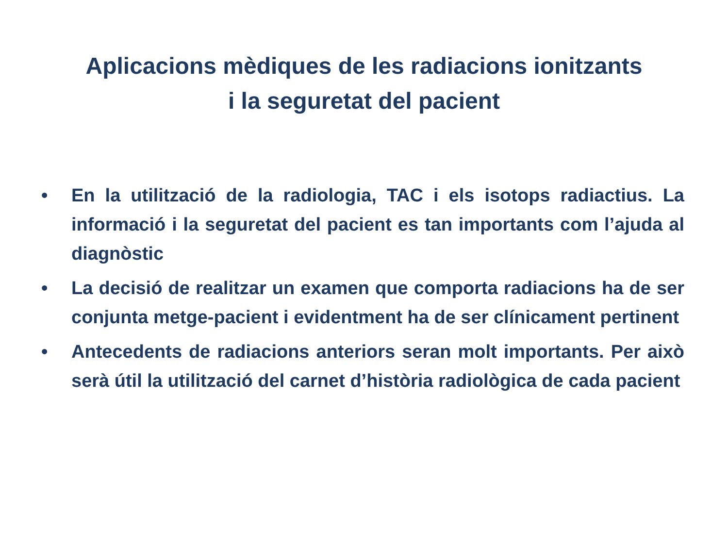Aplicacions mèdiques de les radiacions ionitzants
i la seguretat del pacient
• En la utilització de la radiologia, TAC i els isotops radiactius. La informació i la seguretat del pacient es tan importants com l’ajuda al diagnòstic
• La decisió de realitzar un examen que comporta radiacions ha de ser conjunta metge-pacient i evidentment ha de ser clínicament pertinent
• Antecedents de radiacions anteriors seran molt importants. Per això serà útil la utilització del carnet d’història radiològica de cada pacient